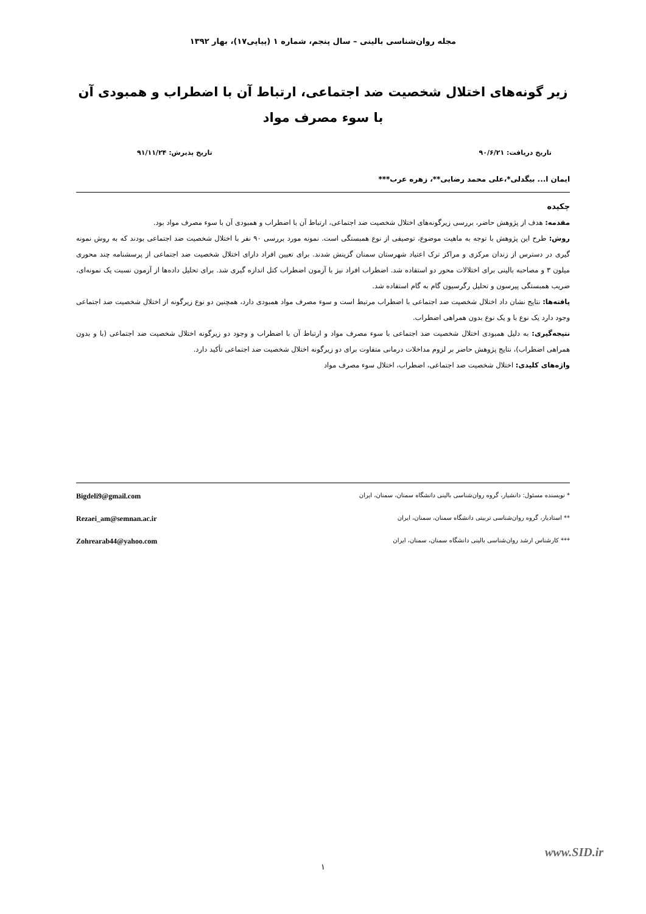مجله روان‌شناسی بالینی – سال پنجم، شماره ۱ (پیاپی۱۷)، بهار ۱۳۹۲
زیر گونه‌های اختلال شخصیت ضد اجتماعی، ارتباط آن با اضطراب و همبودی آن با سوء مصرف مواد
تاریخ دریافت: ۹۰/۶/۲۱ تاریخ پذیرش: ۹۱/۱۱/۲۴
ایمان ا... بیگدلی*،علی محمد رضایی**، زهره عرب***
چکیده
مقدمه: هدف از پژوهش حاضر، بررسی زیرگونه‌های اختلال شخصیت ضد اجتماعی، ارتباط آن با اضطراب و همبودی آن با سوء مصرف مواد بود.
روش: طرح این پژوهش با توجه به ماهیت موضوع، توصیفی از نوع همبستگی است. نمونه مورد بررسی ۹۰ نفر با اختلال شخصیت ضد اجتماعی بودند که به روش نمونه گیری در دسترس از زندان مرکزی و مراکز ترک اعتیاد شهرستان سمنان گزینش شدند. برای تعیین افراد دارای اختلال شخصیت ضد اجتماعی از پرسشنامه چند محوری میلون ۳ و مصاحبه بالینی برای اختلالات محور دو استفاده شد. اضطراب افراد نیز با آزمون اضطراب کتل اندازه گیری شد. برای تحلیل داده‌ها از آزمون نسبت یک نمونه‌ای، ضریب همبستگی پیرسون و تحلیل رگرسیون گام به گام استفاده شد.
یافته‌ها: نتایج نشان داد اختلال شخصیت ضد اجتماعی با اضطراب مرتبط است و سوء مصرف مواد همبودی دارد، همچنین دو نوع زیرگونه از اختلال شخصیت ضد اجتماعی وجود دارد یک نوع با و یک نوع بدون همراهی اضطراب.
نتیجه‌گیری: به دلیل همبودی اختلال شخصیت ضد اجتماعی با سوء مصرف مواد و ارتباط آن با اضطراب و وجود دو زیرگونه اختلال شخصیت ضد اجتماعی (با و بدون همراهی اضطراب)، نتایج پژوهش حاضر بر لزوم مداخلات درمانی متفاوت برای دو زیرگونه اختلال شخصیت ضد اجتماعی تأکید دارد.
واژه‌های کلیدی: اختلال شخصیت ضد اجتماعی، اضطراب، اختلال سوء مصرف مواد
* نویسنده مسئول: دانشیار، گروه روان‌شناسی بالینی دانشگاه سمنان، سمنان، ایران Bigdeli9@gmail.com
** استادیار، گروه روان‌شناسی تربیتی دانشگاه سمنان، سمنان، ایران Rezaei_am@semnan.ac.ir
*** کارشناس ارشد روان‌شناسی بالینی دانشگاه سمنان، سمنان، ایران Zohrearab44@yahoo.com
www.SID.ir
۱